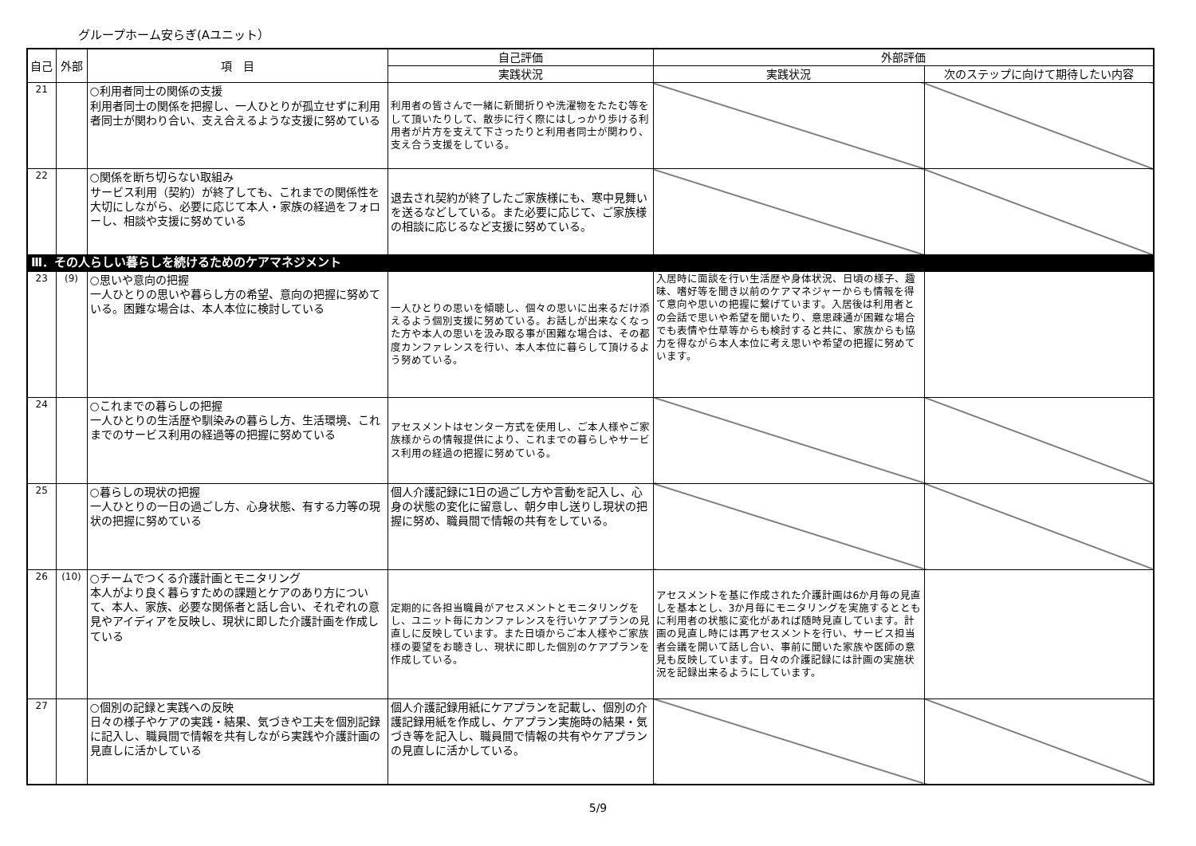グループホーム安らぎ(Aユニット）
| 自己 | 外部 | 項 目 | 自己評価 | 外部評価 | |
| --- | --- | --- | --- | --- | --- |
| | | | 実践状況 | 実践状況 | 次のステップに向けて期待したい内容 |
| 21 | | ○利用者同士の関係の支援 利用者同士の関係を把握し、一人ひとりが孤立せずに利用者同士が関わり合い、支え合えるような支援に努めている | 利用者の皆さんで一緒に新聞折りや洗濯物をたたむ等をして頂いたりして、散歩に行く際にはしっかり歩ける利用者が片方を支えて下さったりと利用者同士が関わり、支え合う支援をしている。 | | |
| 22 | | ○関係を断ち切らない取組み サービス利用（契約）が終了しても、これまでの関係性を大切にしながら、必要に応じて本人・家族の経過をフォローし、相談や支援に努めている | 退去され契約が終了したご家族様にも、寒中見舞いを送るなどしている。また必要に応じて、ご家族様の相談に応じるなど支援に努めている。 | | |
| Ⅲ．その人らしい暮らしを続けるためのケアマネジメント | | | | | |
| 23 | (9) | ○思いや意向の把握 一人ひとりの思いや暮らし方の希望、意向の把握に努めている。困難な場合は、本人本位に検討している | 一人ひとりの思いを傾聴し、個々の思いに出来るだけ添えるよう個別支援に努めている。お話しが出来なくなった方や本人の思いを汲み取る事が困難な場合は、その都度カンファレンスを行い、本人本位に暮らして頂けるよう努めている。 | 入居時に面談を行い生活歴や身体状況、日頃の様子、趣味、嗜好等を聞き以前のケアマネジャーからも情報を得て意向や思いの把握に繋げています。入居後は利用者との会話で思いや希望を聞いたり、意思疎通が困難な場合でも表情や仕草等からも検討すると共に、家族からも協力を得ながら本人本位に考え思いや希望の把握に努めています。 | |
| 24 | | ○これまでの暮らしの把握 一人ひとりの生活歴や馴染みの暮らし方、生活環境、これまでのサービス利用の経過等の把握に努めている | アセスメントはセンター方式を使用し、ご本人様やご家族様からの情報提供により、これまでの暮らしやサービス利用の経過の把握に努めている。 | | |
| 25 | | ○暮らしの現状の把握 一人ひとりの一日の過ごし方、心身状態、有する力等の現状の把握に努めている | 個人介護記録に1日の過ごし方や言動を記入し、心身の状態の変化に留意し、朝夕申し送りし現状の把握に努め、職員間で情報の共有をしている。 | | |
| 26 | (10) | ○チームでつくる介護計画とモニタリング 本人がより良く暮らすための課題とケアのあり方について、本人、家族、必要な関係者と話し合い、それぞれの意見やアイディアを反映し、現状に即した介護計画を作成している | 定期的に各担当職員がアセスメントとモニタリングをし、ユニット毎にカンファレンスを行いケアプランの見直しに反映しています。また日頃からご本人様やご家族様の要望をお聴きし、現状に即した個別のケアプランを作成している。 | アセスメントを基に作成された介護計画は6か月毎の見直しを基本とし、3か月毎にモニタリングを実施するとともに利用者の状態に変化があれば随時見直しています。計画の見直し時には再アセスメントを行い、サービス担当者会議を開いて話し合い、事前に聞いた家族や医師の意見も反映しています。日々の介護記録には計画の実施状況を記録出来るようにしています。 | |
| 27 | | ○個別の記録と実践への反映 日々の様子やケアの実践・結果、気づきや工夫を個別記録に記入し、職員間で情報を共有しながら実践や介護計画の見直しに活かしている | 個人介護記録用紙にケアプランを記載し、個別の介護記録用紙を作成し、ケアプラン実施時の結果・気づき等を記入し、職員間で情報の共有やケアプランの見直しに活かしている。 | | |
5/9